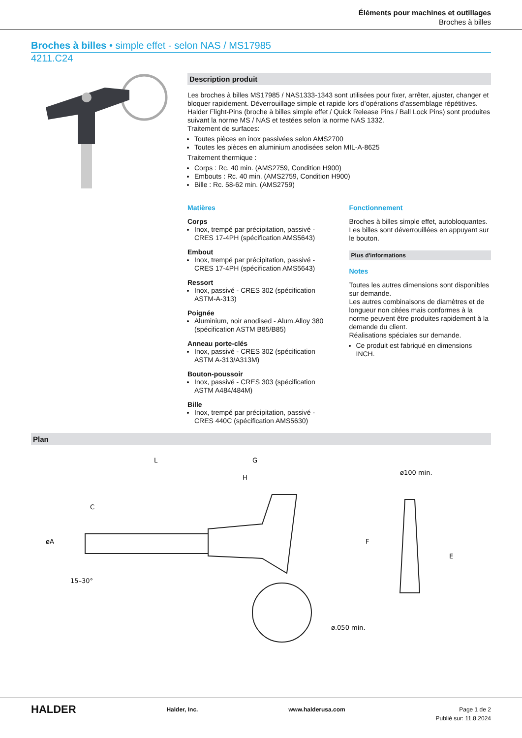Éléments pour machines et outillages
Broches à billes
Broches à billes • simple effet - selon NAS / MS17985
4211.C24
Description produit
Les broches à billes MS17985 / NAS1333-1343 sont utilisées pour fixer, arrêter, ajuster, changer et bloquer rapidement. Déverrouillage simple et rapide lors d’opérations d’assemblage répétitives. Halder Flight-Pins (broche à billes simple effet / Quick Release Pins / Ball Lock Pins) sont produites suivant la norme MS / NAS et testées selon la norme NAS 1332.
Traitement de surfaces:
Toutes pièces en inox passivées selon AMS2700
Toutes les pièces en aluminium anodisées selon MIL-A-8625
Traitement thermique :
Corps : Rc. 40 min. (AMS2759, Condition H900)
Embouts : Rc. 40 min. (AMS2759, Condition H900)
Bille : Rc. 58-62 min. (AMS2759)
Matières
Corps
Inox, trempé par précipitation, passivé - CRES 17-4PH (spécification AMS5643)
Embout
Inox, trempé par précipitation, passivé - CRES 17-4PH (spécification AMS5643)
Ressort
Inox, passivé - CRES 302 (spécification ASTM-A-313)
Poignée
Aluminium, noir anodised - Alum.Alloy 380 (spécification ASTM B85/B85)
Anneau porte-clés
Inox, passivé - CRES 302 (spécification ASTM A-313/A313M)
Bouton-poussoir
Inox, passivé - CRES 303 (spécification ASTM A484/484M)
Bille
Inox, trempé par précipitation, passivé - CRES 440C (spécification AMS5630)
Fonctionnement
Broches à billes simple effet, autobloquantes. Les billes sont déverrouillées en appuyant sur le bouton.
Plus d'informations
Notes
Toutes les autres dimensions sont disponibles sur demande.
Les autres combinaisons de diamètres et de longueur non citées mais conformes à la norme peuvent être produites rapidement à la demande du client.
Réalisations spéciales sur demande.
Ce produit est fabriqué en dimensions INCH.
Plan
L
G
H
C
øA
ø100 min.
ø.050 min.
E
F
15–30°
HALDER Halder, Inc. www.halderusa.com Page 1 de 2
Publié sur: 11.8.2024